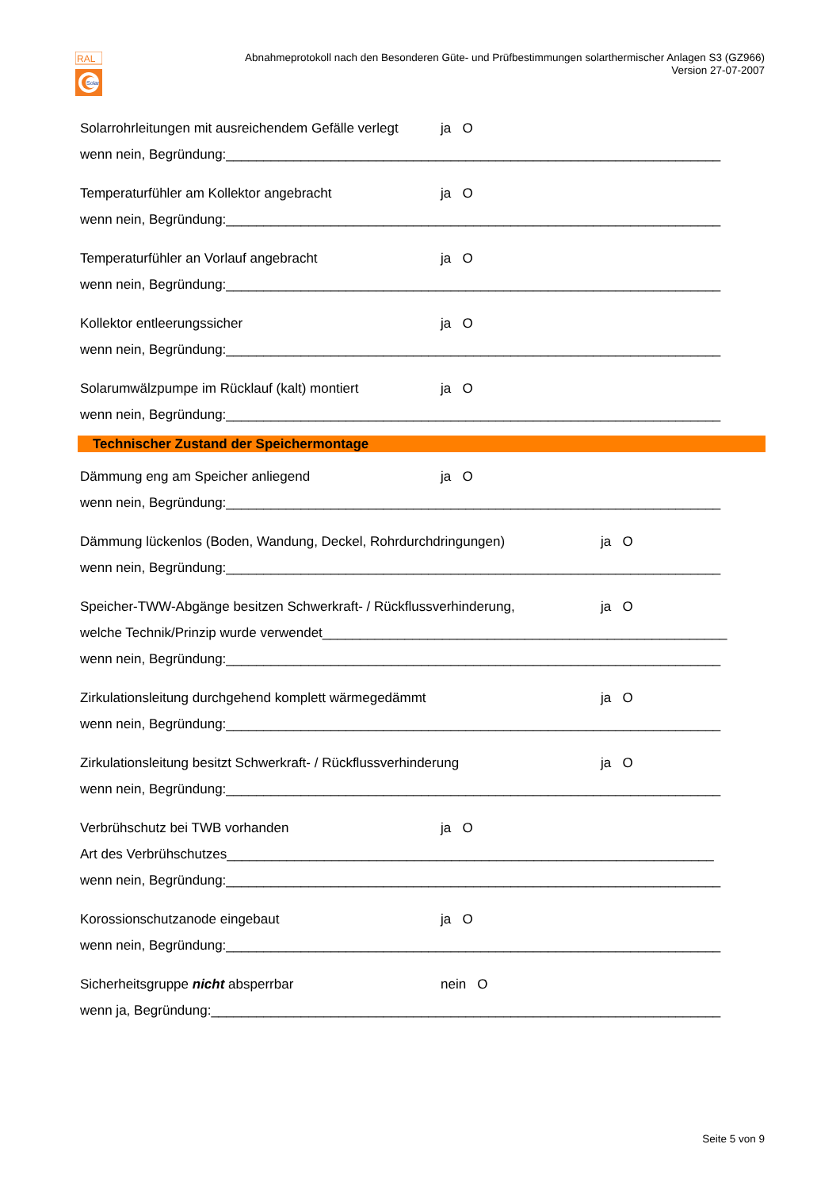RAL
Solar
Abnahmeprotokoll nach den Besonderen Güte- und Prüfbestimmungen solarthermischer Anlagen S3 (GZ966)
Version 27-07-2007
Solarrohrleitungen mit ausreichendem Gefälle verlegt ja O
wenn nein, Begründung:__________________________________________________________________
Temperaturfühler am Kollektor angebracht ja O
wenn nein, Begründung:__________________________________________________________________
Temperaturfühler an Vorlauf angebracht ja O
wenn nein, Begründung:__________________________________________________________________
Kollektor entleerungssicher ja O
wenn nein, Begründung:__________________________________________________________________
Solarumwälzpumpe im Rücklauf (kalt) montiert ja O
wenn nein, Begründung:__________________________________________________________________
Technischer Zustand der Speichermontage
Dämmung eng am Speicher anliegend ja O
wenn nein, Begründung:__________________________________________________________________
Dämmung lückenlos (Boden, Wandung, Deckel, Rohrdurchdringungen) ja O
wenn nein, Begründung:__________________________________________________________________
Speicher-TWW-Abgänge besitzen Schwerkraft- / Rückflussverhinderung, ja O
welche Technik/Prinzip wurde verwendet______________________________________________________
wenn nein, Begründung:__________________________________________________________________
Zirkulationsleitung durchgehend komplett wärmegedämmt ja O
wenn nein, Begründung:__________________________________________________________________
Zirkulationsleitung besitzt Schwerkraft- / Rückflussverhinderung ja O
wenn nein, Begründung:__________________________________________________________________
Verbrühschutz bei TWB vorhanden ja O
Art des Verbrühschutzes_________________________________________________________________
wenn nein, Begründung:__________________________________________________________________
Korossionschutzanode eingebaut ja O
wenn nein, Begründung:__________________________________________________________________
Sicherheitsgruppe nicht absperrbar nein O
wenn ja, Begründung:____________________________________________________________________
Seite 5 von 9